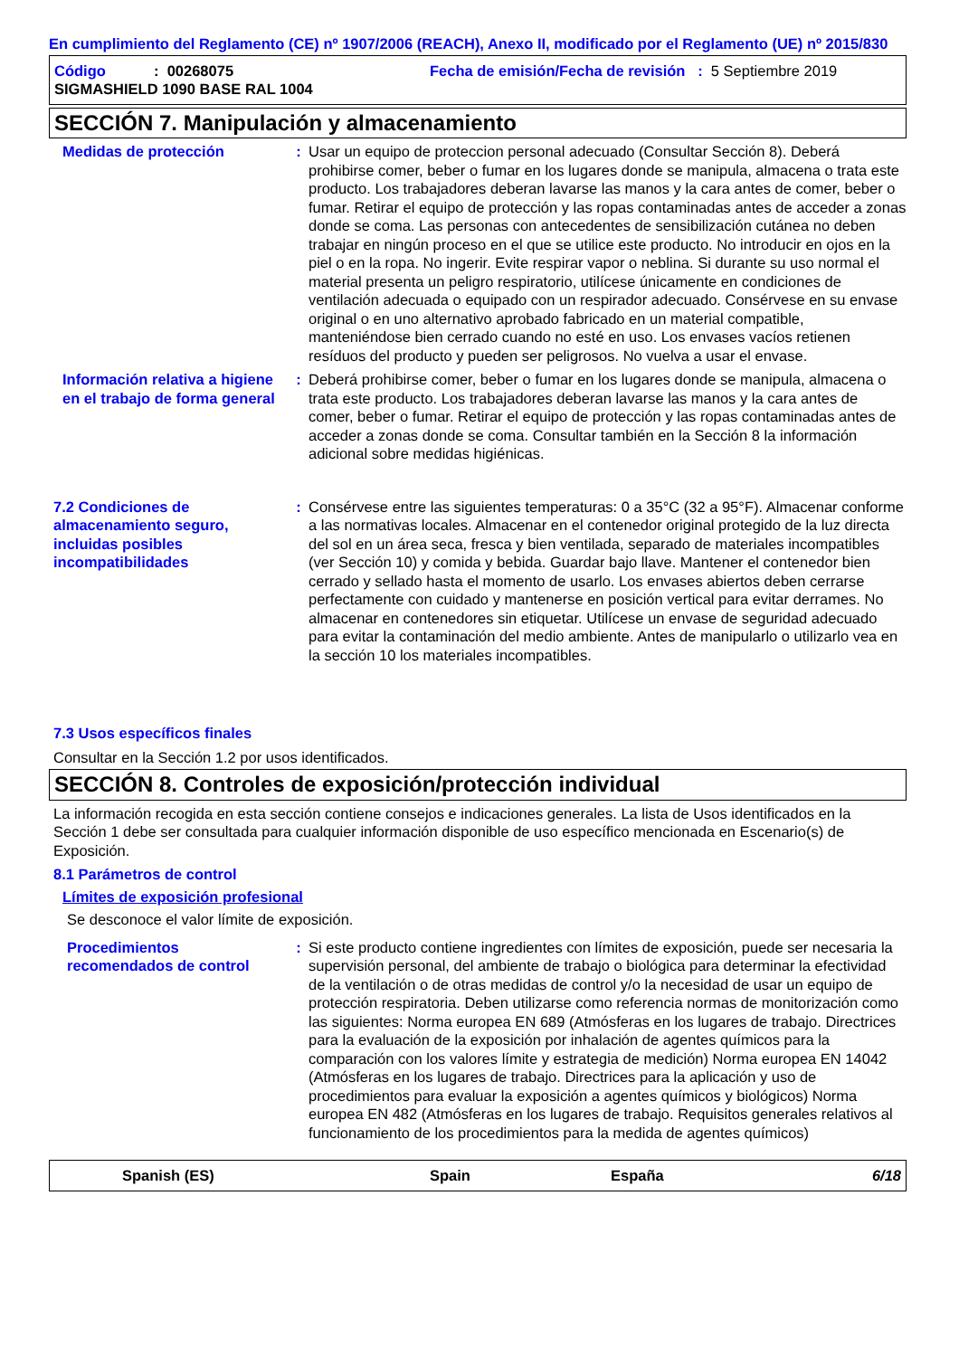En cumplimiento del Reglamento (CE) nº 1907/2006 (REACH), Anexo II, modificado por el Reglamento (UE) nº 2015/830
Código: 00268075 Fecha de emisión/Fecha de revisión : 5 Septiembre 2019
SIGMASHIELD 1090 BASE RAL 1004
SECCIÓN 7. Manipulación y almacenamiento
Medidas de protección : Usar un equipo de proteccion personal adecuado (Consultar Sección 8). Deberá prohibirse comer, beber o fumar en los lugares donde se manipula, almacena o trata este producto. Los trabajadores deberan lavarse las manos y la cara antes de comer, beber o fumar. Retirar el equipo de protección y las ropas contaminadas antes de acceder a zonas donde se coma. Las personas con antecedentes de sensibilización cutánea no deben trabajar en ningún proceso en el que se utilice este producto. No introducir en ojos en la piel o en la ropa. No ingerir. Evite respirar vapor o neblina. Si durante su uso normal el material presenta un peligro respiratorio, utilícese únicamente en condiciones de ventilación adecuada o equipado con un respirador adecuado. Consérvese en su envase original o en uno alternativo aprobado fabricado en un material compatible, manteniéndose bien cerrado cuando no esté en uso. Los envases vacíos retienen resíduos del producto y pueden ser peligrosos. No vuelva a usar el envase.
Información relativa a higiene en el trabajo de forma general
: Deberá prohibirse comer, beber o fumar en los lugares donde se manipula, almacena o trata este producto. Los trabajadores deberan lavarse las manos y la cara antes de comer, beber o fumar. Retirar el equipo de protección y las ropas contaminadas antes de acceder a zonas donde se coma. Consultar también en la Sección 8 la información adicional sobre medidas higiénicas.
7.2 Condiciones de almacenamiento seguro, incluidas posibles incompatibilidades
: Consérvese entre las siguientes temperaturas: 0 a 35°C (32 a 95°F). Almacenar conforme a las normativas locales. Almacenar en el contenedor original protegido de la luz directa del sol en un área seca, fresca y bien ventilada, separado de materiales incompatibles (ver Sección 10) y comida y bebida. Guardar bajo llave. Mantener el contenedor bien cerrado y sellado hasta el momento de usarlo. Los envases abiertos deben cerrarse perfectamente con cuidado y mantenerse en posición vertical para evitar derrames. No almacenar en contenedores sin etiquetar. Utilícese un envase de seguridad adecuado para evitar la contaminación del medio ambiente. Antes de manipularlo o utilizarlo vea en la sección 10 los materiales incompatibles.
7.3 Usos específicos finales
Consultar en la Sección 1.2 por usos identificados.
SECCIÓN 8. Controles de exposición/protección individual
La información recogida en esta sección contiene consejos e indicaciones generales. La lista de Usos identificados en la Sección 1 debe ser consultada para cualquier información disponible de uso específico mencionada en Escenario(s) de Exposición.
8.1 Parámetros de control
Límites de exposición profesional
Se desconoce el valor límite de exposición.
Procedimientos recomendados de control
: Si este producto contiene ingredientes con límites de exposición, puede ser necesaria la supervisión personal, del ambiente de trabajo o biológica para determinar la efectividad de la ventilación o de otras medidas de control y/o la necesidad de usar un equipo de protección respiratoria. Deben utilizarse como referencia normas de monitorización como las siguientes: Norma europea EN 689 (Atmósferas en los lugares de trabajo. Directrices para la evaluación de la exposición por inhalación de agentes químicos para la comparación con los valores límite y estrategia de medición) Norma europea EN 14042 (Atmósferas en los lugares de trabajo. Directrices para la aplicación y uso de procedimientos para evaluar la exposición a agentes químicos y biológicos) Norma europea EN 482 (Atmósferas en los lugares de trabajo. Requisitos generales relativos al funcionamiento de los procedimientos para la medida de agentes químicos)
Spanish (ES) Spain España 6/18